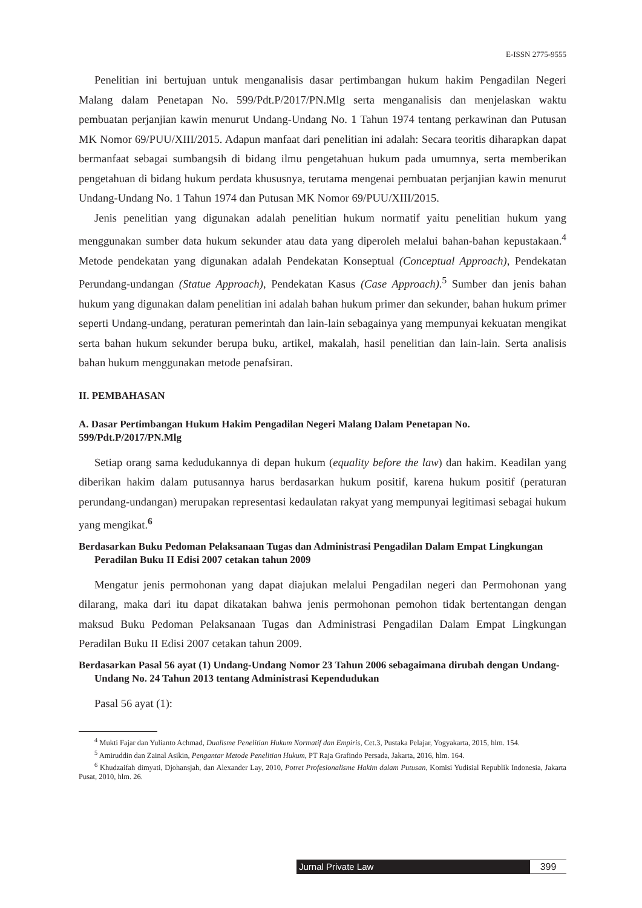E-ISSN 2775-9555
Penelitian ini bertujuan untuk menganalisis dasar pertimbangan hukum hakim Pengadilan Negeri Malang dalam Penetapan No. 599/Pdt.P/2017/PN.Mlg serta menganalisis dan menjelaskan waktu pembuatan perjanjian kawin menurut Undang-Undang No. 1 Tahun 1974 tentang perkawinan dan Putusan MK Nomor 69/PUU/XIII/2015. Adapun manfaat dari penelitian ini adalah: Secara teoritis diharapkan dapat bermanfaat sebagai sumbangsih di bidang ilmu pengetahuan hukum pada umumnya, serta memberikan pengetahuan di bidang hukum perdata khususnya, terutama mengenai pembuatan perjanjian kawin menurut Undang-Undang No. 1 Tahun 1974 dan Putusan MK Nomor 69/PUU/XIII/2015.
Jenis penelitian yang digunakan adalah penelitian hukum normatif yaitu penelitian hukum yang menggunakan sumber data hukum sekunder atau data yang diperoleh melalui bahan-bahan kepustakaan.<sup>4</sup> Metode pendekatan yang digunakan adalah Pendekatan Konseptual (Conceptual Approach), Pendekatan Perundang-undangan (Statue Approach), Pendekatan Kasus (Case Approach).<sup>5</sup> Sumber dan jenis bahan hukum yang digunakan dalam penelitian ini adalah bahan hukum primer dan sekunder, bahan hukum primer seperti Undang-undang, peraturan pemerintah dan lain-lain sebagainya yang mempunyai kekuatan mengikat serta bahan hukum sekunder berupa buku, artikel, makalah, hasil penelitian dan lain-lain. Serta analisis bahan hukum menggunakan metode penafsiran.
II. PEMBAHASAN
A. Dasar Pertimbangan Hukum Hakim Pengadilan Negeri Malang Dalam Penetapan No. 599/Pdt.P/2017/PN.Mlg
Setiap orang sama kedudukannya di depan hukum (equality before the law) dan hakim. Keadilan yang diberikan hakim dalam putusannya harus berdasarkan hukum positif, karena hukum positif (peraturan perundang-undangan) merupakan representasi kedaulatan rakyat yang mempunyai legitimasi sebagai hukum yang mengikat.<sup>6</sup>
Berdasarkan Buku Pedoman Pelaksanaan Tugas dan Administrasi Pengadilan Dalam Empat Lingkungan Peradilan Buku II Edisi 2007 cetakan tahun 2009
Mengatur jenis permohonan yang dapat diajukan melalui Pengadilan negeri dan Permohonan yang dilarang, maka dari itu dapat dikatakan bahwa jenis permohonan pemohon tidak bertentangan dengan maksud Buku Pedoman Pelaksanaan Tugas dan Administrasi Pengadilan Dalam Empat Lingkungan Peradilan Buku II Edisi 2007 cetakan tahun 2009.
Berdasarkan Pasal 56 ayat (1) Undang-Undang Nomor 23 Tahun 2006 sebagaimana dirubah dengan Undang-Undang No. 24 Tahun 2013 tentang Administrasi Kependudukan
Pasal 56 ayat (1):
<sup>4</sup> Mukti Fajar dan Yulianto Achmad, Dualisme Penelitian Hukum Normatif dan Empiris, Cet.3, Pustaka Pelajar, Yogyakarta, 2015, hlm. 154.
<sup>5</sup> Amiruddin dan Zainal Asikin, Pengantar Metode Penelitian Hukum, PT Raja Grafindo Persada, Jakarta, 2016, hlm. 164.
<sup>6</sup> Khudzaifah dimyati, Djohansjah, dan Alexander Lay, 2010, Potret Profesionalisme Hakim dalam Putusan, Komisi Yudisial Republik Indonesia, Jakarta Pusat, 2010, hlm. 26.
Jurnal Private Law
399